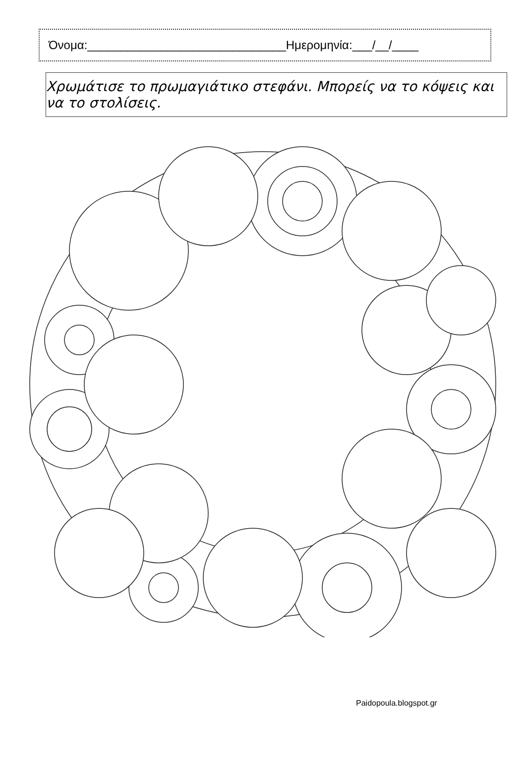Όνομα:______________________________Ημερομηνία:___/__/____
Χρωμάτισε το πρωμαγιάτικο στεφάνι. Μπορείς να το κόψεις και να το στολίσεις.
Paidopoula.blogspot.gr